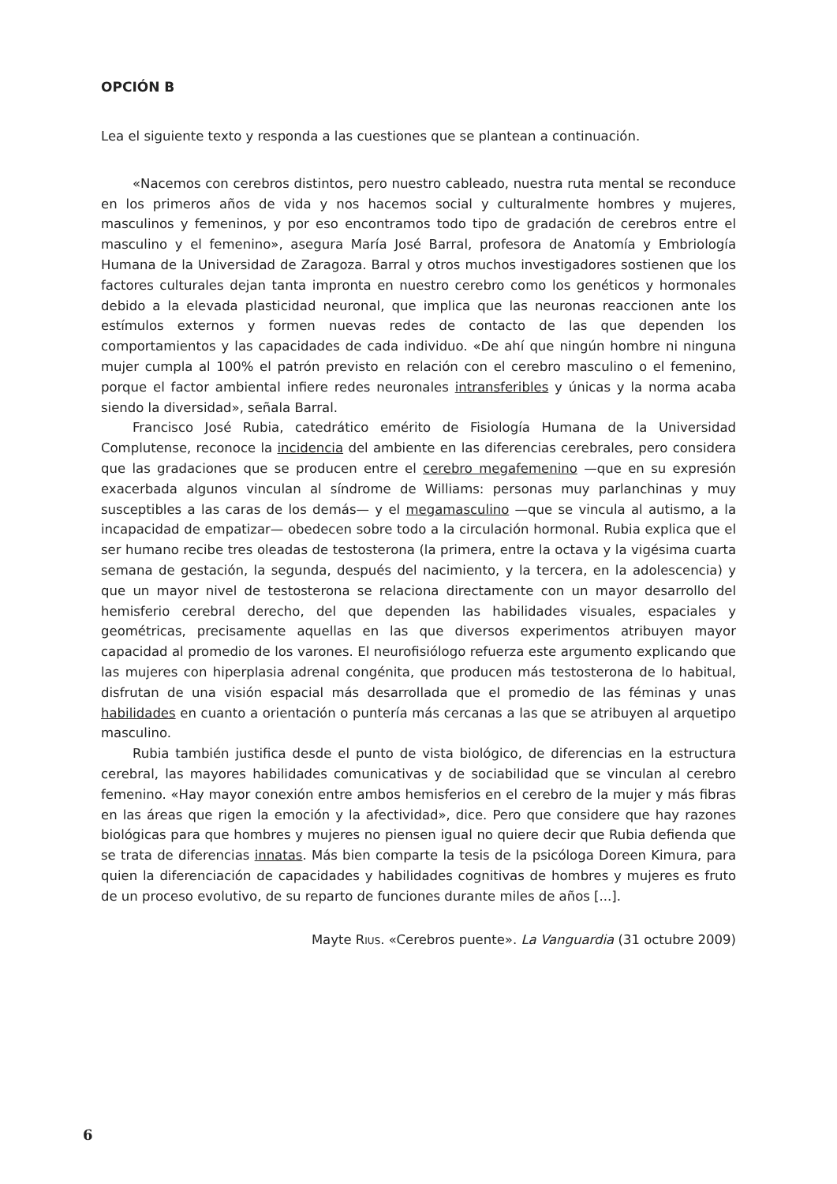OPCIÓN B
Lea el siguiente texto y responda a las cuestiones que se plantean a continuación.
«Nacemos con cerebros distintos, pero nuestro cableado, nuestra ruta mental se reconduce en los primeros años de vida y nos hacemos social y culturalmente hombres y mujeres, masculinos y femeninos, y por eso encontramos todo tipo de gradación de cerebros entre el masculino y el femenino», asegura María José Barral, profesora de Anatomía y Embriología Humana de la Universidad de Zaragoza. Barral y otros muchos investigadores sostienen que los factores culturales dejan tanta impronta en nuestro cerebro como los genéticos y hormonales debido a la elevada plasticidad neuronal, que implica que las neuronas reaccionen ante los estímulos externos y formen nuevas redes de contacto de las que dependen los comportamientos y las capacidades de cada individuo. «De ahí que ningún hombre ni ninguna mujer cumpla al 100% el patrón previsto en relación con el cerebro masculino o el femenino, porque el factor ambiental infiere redes neuronales intransferibles y únicas y la norma acaba siendo la diversidad», señala Barral.
Francisco José Rubia, catedrático emérito de Fisiología Humana de la Universidad Complutense, reconoce la incidencia del ambiente en las diferencias cerebrales, pero considera que las gradaciones que se producen entre el cerebro megafemenino —que en su expresión exacerbada algunos vinculan al síndrome de Williams: personas muy parlanchinas y muy susceptibles a las caras de los demás— y el megamasculino —que se vincula al autismo, a la incapacidad de empatizar— obedecen sobre todo a la circulación hormonal. Rubia explica que el ser humano recibe tres oleadas de testosterona (la primera, entre la octava y la vigésima cuarta semana de gestación, la segunda, después del nacimiento, y la tercera, en la adolescencia) y que un mayor nivel de testosterona se relaciona directamente con un mayor desarrollo del hemisferio cerebral derecho, del que dependen las habilidades visuales, espaciales y geométricas, precisamente aquellas en las que diversos experimentos atribuyen mayor capacidad al promedio de los varones. El neurofisiólogo refuerza este argumento explicando que las mujeres con hiperplasia adrenal congénita, que producen más testosterona de lo habitual, disfrutan de una visión espacial más desarrollada que el promedio de las féminas y unas habilidades en cuanto a orientación o puntería más cercanas a las que se atribuyen al arquetipo masculino.
Rubia también justifica desde el punto de vista biológico, de diferencias en la estructura cerebral, las mayores habilidades comunicativas y de sociabilidad que se vinculan al cerebro femenino. «Hay mayor conexión entre ambos hemisferios en el cerebro de la mujer y más fibras en las áreas que rigen la emoción y la afectividad», dice. Pero que considere que hay razones biológicas para que hombres y mujeres no piensen igual no quiere decir que Rubia defienda que se trata de diferencias innatas. Más bien comparte la tesis de la psicóloga Doreen Kimura, para quien la diferenciación de capacidades y habilidades cognitivas de hombres y mujeres es fruto de un proceso evolutivo, de su reparto de funciones durante miles de años [...].
Mayte RIUS. «Cerebros puente». La Vanguardia (31 octubre 2009)
6